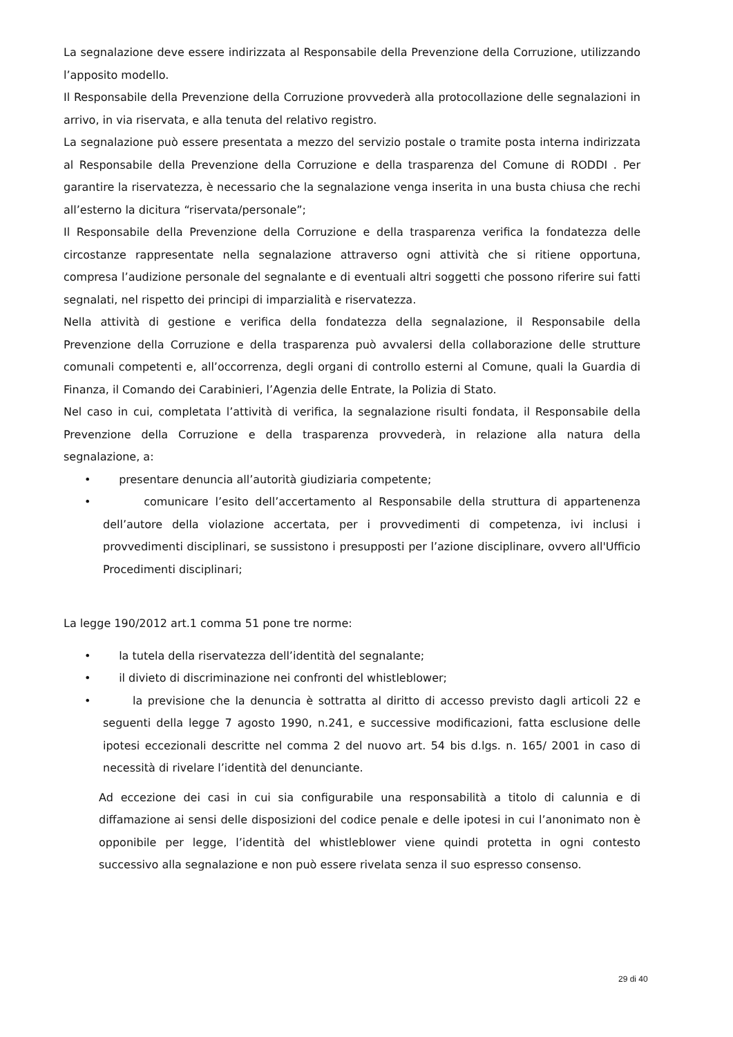La segnalazione deve essere indirizzata al Responsabile della Prevenzione della Corruzione, utilizzando l’apposito modello.
Il Responsabile della Prevenzione della Corruzione provvederà alla protocollazione delle segnalazioni in arrivo, in via riservata, e alla tenuta del relativo registro.
La segnalazione può essere presentata a mezzo del servizio postale o tramite posta interna indirizzata al Responsabile della Prevenzione della Corruzione e della trasparenza del Comune di RODDI . Per garantire la riservatezza, è necessario che la segnalazione venga inserita in una busta chiusa che rechi all’esterno la dicitura “riservata/personale”;
Il Responsabile della Prevenzione della Corruzione e della trasparenza verifica la fondatezza delle circostanze rappresentate nella segnalazione attraverso ogni attività che si ritiene opportuna, compresa l’audizione personale del segnalante e di eventuali altri soggetti che possono riferire sui fatti segnalati, nel rispetto dei principi di imparzialità e riservatezza.
Nella attività di gestione e verifica della fondatezza della segnalazione, il Responsabile della Prevenzione della Corruzione e della trasparenza può avvalersi della collaborazione delle strutture comunali competenti e, all’occorrenza, degli organi di controllo esterni al Comune, quali la Guardia di Finanza, il Comando dei Carabinieri, l’Agenzia delle Entrate, la Polizia di Stato.
Nel caso in cui, completata l’attività di verifica, la segnalazione risulti fondata, il Responsabile della Prevenzione della Corruzione e della trasparenza provvederà, in relazione alla natura della segnalazione, a:
• presentare denuncia all’autorità giudiziaria competente;
• comunicare l’esito dell’accertamento al Responsabile della struttura di appartenenza dell’autore della violazione accertata, per i provvedimenti di competenza, ivi inclusi i provvedimenti disciplinari, se sussistono i presupposti per l’azione disciplinare, ovvero all'Ufficio Procedimenti disciplinari;
La legge 190/2012 art.1 comma 51 pone tre norme:
• la tutela della riservatezza dell’identità del segnalante;
• il divieto di discriminazione nei confronti del whistleblower;
• la previsione che la denuncia è sottratta al diritto di accesso previsto dagli articoli 22 e seguenti della legge 7 agosto 1990, n.241, e successive modificazioni, fatta esclusione delle ipotesi eccezionali descritte nel comma 2 del nuovo art. 54 bis d.lgs. n. 165/ 2001 in caso di necessità di rivelare l’identità del denunciante.
Ad eccezione dei casi in cui sia configurabile una responsabilità a titolo di calunnia e di diffamazione ai sensi delle disposizioni del codice penale e delle ipotesi in cui l’anonimato non è opponibile per legge, l’identità del whistleblower viene quindi protetta in ogni contesto successivo alla segnalazione e non può essere rivelata senza il suo espresso consenso.
29 di 40